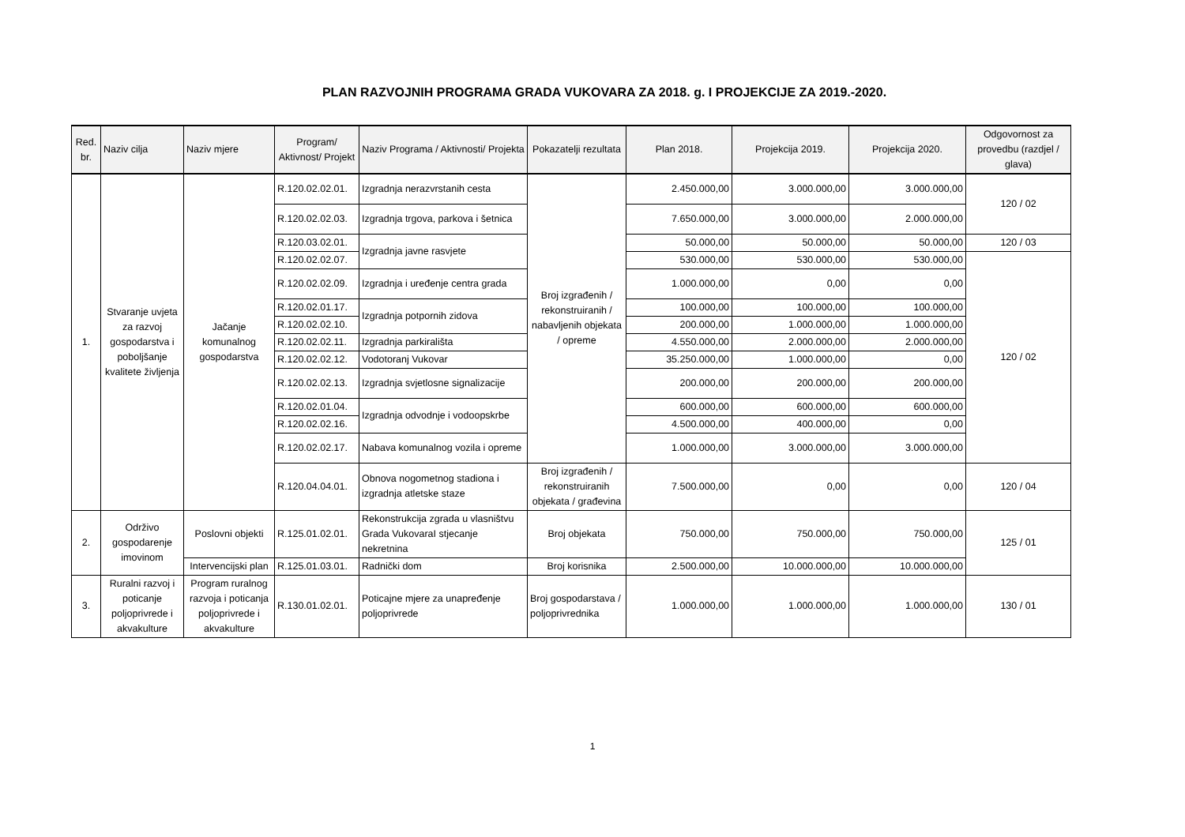PLAN RAZVOJNIH PROGRAMA GRADA VUKOVARA ZA 2018. g. I PROJEKCIJE ZA 2019.-2020.
| Red. br. | Naziv cilja | Naziv mjere | Program/ Aktivnost/ Projekt | Naziv Programa / Aktivnosti/ Projekta | Pokazatelji rezultata | Plan 2018. | Projekcija 2019. | Projekcija 2020. | Odgovornost za provedbu (razdjel / glava) |
| --- | --- | --- | --- | --- | --- | --- | --- | --- | --- |
| 1. | Stvaranje uvjeta za razvoj gospodarstva i poboljšanje kvalitete življenja | Jačanje komunalnog gospodarstva | R.120.02.02.01. | Izgradnja nerazvrstanih cesta | Broj izgrađenih / rekonstruiranih / nabavljenih objekata / opreme | 2.450.000,00 | 3.000.000,00 | 3.000.000,00 | 120 / 02 |
| | | | R.120.02.02.03. | Izgradnja trgova, parkova i šetnica | | 7.650.000,00 | 3.000.000,00 | 2.000.000,00 | |
| | | | R.120.03.02.01. | Izgradnja javne rasvjete | | 50.000,00 | 50.000,00 | 50.000,00 | 120 / 03 |
| | | | R.120.02.02.07. | | | 530.000,00 | 530.000,00 | 530.000,00 | 120 / 02 |
| | | | R.120.02.02.09. | Izgradnja i uređenje centra grada | | 1.000.000,00 | 0,00 | 0,00 | |
| | | | R.120.02.01.17. | Izgradnja potpornih zidova | | 100.000,00 | 100.000,00 | 100.000,00 | |
| | | | R.120.02.02.10. | | | 200.000,00 | 1.000.000,00 | 1.000.000,00 | |
| | | | R.120.02.02.11. | Izgradnja parkirališta | | 4.550.000,00 | 2.000.000,00 | 2.000.000,00 | |
| | | | R.120.02.02.12. | Vodotoranj Vukovar | | 35.250.000,00 | 1.000.000,00 | 0,00 | |
| | | | R.120.02.02.13. | Izgradnja svjetlosne signalizacije | | 200.000,00 | 200.000,00 | 200.000,00 | |
| | | | R.120.02.01.04. | Izgradnja odvodnje i vodoopskrbe | | 600.000,00 | 600.000,00 | 600.000,00 | |
| | | | R.120.02.02.16. | | | 4.500.000,00 | 400.000,00 | 0,00 | |
| | | | R.120.02.02.17. | Nabava komunalnog vozila i opreme | | 1.000.000,00 | 3.000.000,00 | 3.000.000,00 | |
| | | | R.120.04.04.01. | Obnova nogometnog stadiona i izgradnja atletske staze | Broj izgrađenih / rekonstruiranih objekata / građevina | 7.500.000,00 | 0,00 | 0,00 | 120 / 04 |
| 2. | Održivo gospodarenje imovinom | Poslovni objekti | R.125.01.02.01. | Rekonstrukcija zgrada u vlasništvu Grada VukovaraI stjecanje nekretnina | Broj objekata | 750.000,00 | 750.000,00 | 750.000,00 | 125 / 01 |
| | | Intervencijski plan | R.125.01.03.01. | Radnički dom | Broj korisnika | 2.500.000,00 | 10.000.000,00 | 10.000.000,00 | |
| 3. | Ruralni razvoj i poticanje poljoprivrede i akvakulture | Program ruralnog razvoja i poticanja poljoprivrede i akvakulture | R.130.01.02.01. | Poticajne mjere za unapređenje poljoprivrede | Broj gospodarstava / poljoprivrednika | 1.000.000,00 | 1.000.000,00 | 1.000.000,00 | 130 / 01 |
1